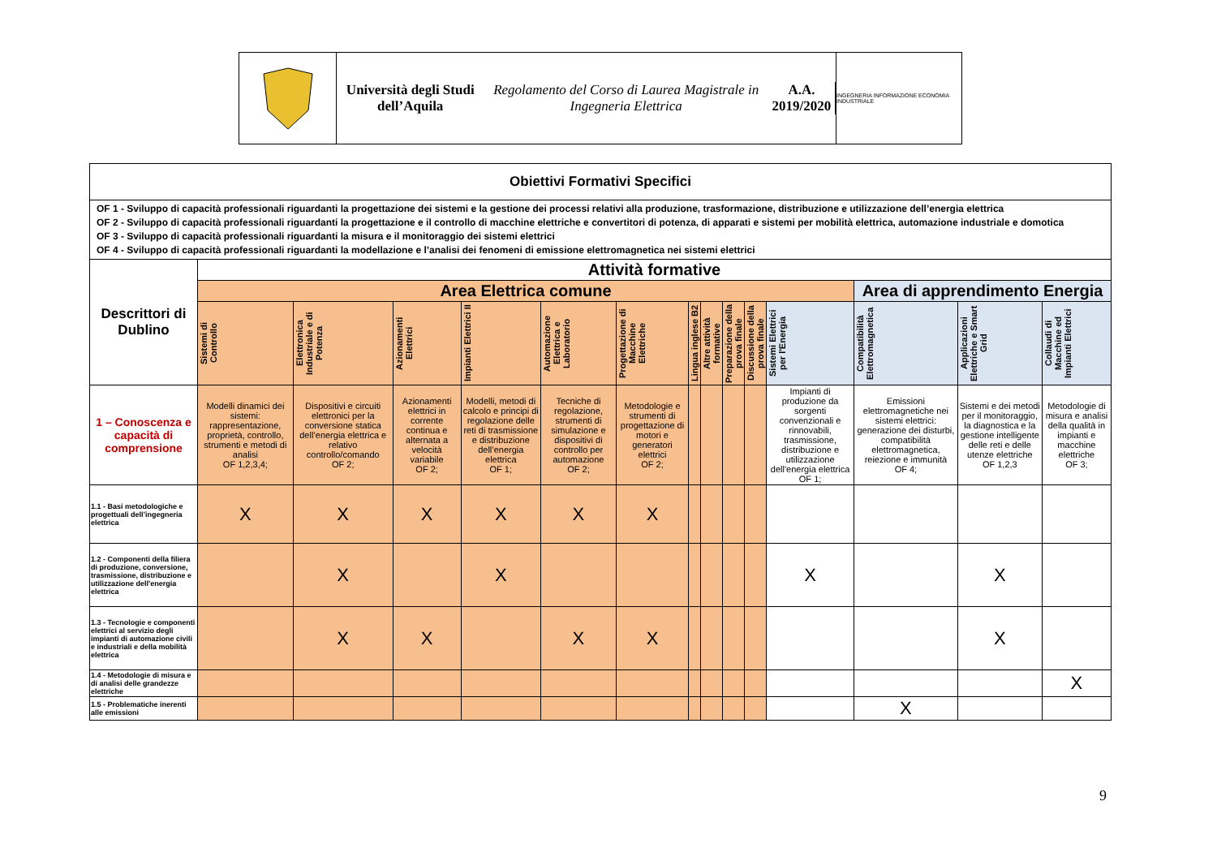Università degli Studi dell’Aquila
Regolamento del Corso di Laurea Magistrale in Ingegneria Elettrica
A.A. 2019/2020
INGEGNERIA INFORMAZIONE ECONOMIA INDUSTRIALE
| Obiettivi Formativi Specifici | | | | | | | | | | | | | | | |
| --- | --- | --- | --- | --- | --- | --- | --- | --- | --- | --- | --- | --- | --- | --- | --- |
| OF 1 - Sviluppo di capacità professionali riguardanti la progettazione dei sistemi e la gestione dei processi relativi alla produzione, trasformazione, distribuzione e utilizzazione dell’energia elettrica OF 2 - Sviluppo di capacità professionali riguardanti la progettazione e il controllo di macchine elettriche e convertitori di potenza, di apparati e sistemi per mobilità elettrica, automazione industriale e domotica OF 3 - Sviluppo di capacità professionali riguardanti la misura e il monitoraggio dei sistemi elettrici OF 4 - Sviluppo di capacità professionali riguardanti la modellazione e l’analisi dei fenomeni di emissione elettromagnetica nei sistemi elettrici | | | | | | | | | | | | | | | |
| Descrittori di Dublino | Attività formative | | | | | | | | | | | | | | |
| | Area Elettrica comune | | | | | | | | | | | Area di apprendimento Energia | | | |
| | Sistemi di Controllo | Elettronica Industriale e di Potenza | Azionamenti Elettrici | Impianti Elettrici II | Automazione Elettrica e Laboratorio | Progettazione di Macchine Elettriche | Lingua inglese B2 | Altre attività formative | Preparazione della prova finale | Discussione della prova finale | | Sistemi Elettrici per l'Energia | Compatibilità Elettromagnetica | Applicazioni Elettriche e Smart Grid | Collaudi di Macchine ed Impianti Elettrici |
| 1 – Conoscenza e capacità di comprensione | Modelli dinamici dei sistemi: rappresentazione, proprietà, controllo, strumenti e metodi di analisi OF 1,2,3,4; | Dispositivi e circuiti elettronici per la conversione statica dell’energia elettrica e relativo controllo/comando OF 2; | Azionamenti elettrici in corrente continua e alternata a velocità variabile OF 2; | Modelli, metodi di calcolo e principi di regolazione delle reti di trasmissione e distribuzione dell’energia elettrica OF 1; | Tecniche di regolazione, strumenti di simulazione e dispositivi di controllo per automazione OF 2; | Metodologie e strumenti di progettazione di motori e generatori elettrici OF 2; | | | | | Impianti di produzione da sorgenti convenzionali e rinnovabili, trasmissione, distribuzione e utilizzazione dell'energia elettrica OF 1; | Emissioni elettromagnetiche nei sistemi elettrici: generazione dei disturbi, compatibilità elettromagnetica, reiezione e immunità OF 4; | Sistemi e dei metodi per il monitoraggio, la diagnostica e la gestione intelligente delle reti e delle utenze elettriche OF 1,2,3 | Metodologie di misura e analisi della qualità in impianti e macchine elettriche OF 3; | |
| 1.1 - Basi metodologiche e progettuali dell’ingegneria elettrica | X | X | X | X | X | X | | | | | | | | | |
| 1.2 - Componenti della filiera di produzione, conversione, trasmissione, distribuzione e utilizzazione dell'energia elettrica | | X | | X | | | | | | | X | | X | | |
| 1.3 - Tecnologie e componenti elettrici al servizio degli impianti di automazione civili e industriali e della mobilità elettrica | | X | X | | X | X | | | | | | | X | | |
| 1.4 - Metodologie di misura e di analisi delle grandezze elettriche | | | | | | | | | | | | | | X | |
| 1.5 - Problematiche inerenti alle emissioni | | | | | | | | | | | | X | | | |
9